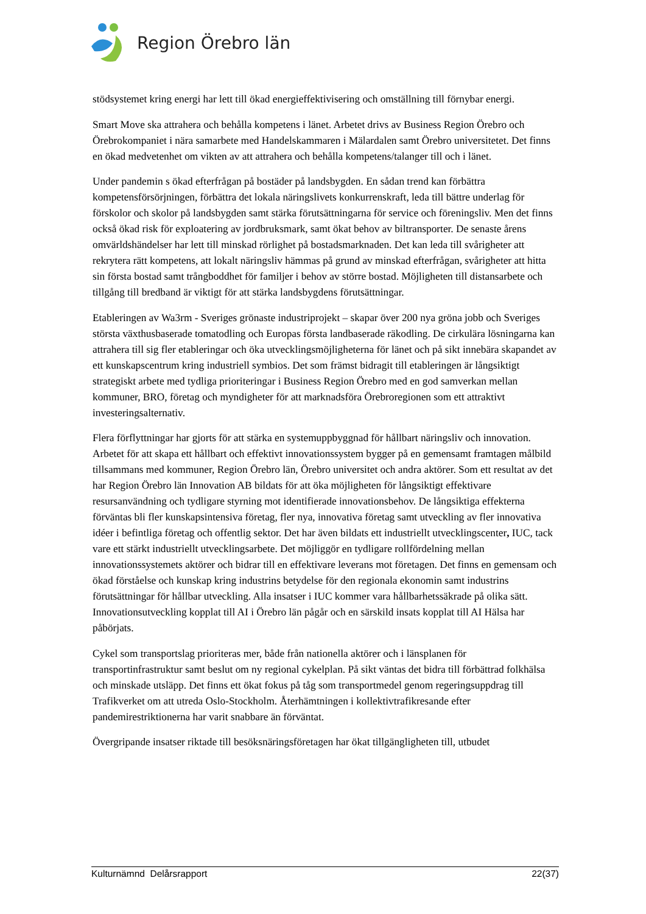Region Örebro län
stödsystemet kring energi har lett till ökad energieffektivisering och omställning till förnybar energi.
Smart Move ska attrahera och behålla kompetens i länet. Arbetet drivs av Business Region Örebro och Örebrokompaniet i nära samarbete med Handelskammaren i Mälardalen samt Örebro universitetet. Det finns en ökad medvetenhet om vikten av att attrahera och behålla kompetens/talanger till och i länet.
Under pandemin s ökad efterfrågan på bostäder på landsbygden. En sådan trend kan förbättra kompetensförsörjningen, förbättra det lokala näringslivets konkurrenskraft, leda till bättre underlag för förskolor och skolor på landsbygden samt stärka förutsättningarna för service och föreningsliv. Men det finns också ökad risk för exploatering av jordbruksmark, samt ökat behov av biltransporter. De senaste årens omvärldshändelser har lett till minskad rörlighet på bostadsmarknaden. Det kan leda till svårigheter att rekrytera rätt kompetens, att lokalt näringsliv hämmas på grund av minskad efterfrågan, svårigheter att hitta sin första bostad samt trångboddhet för familjer i behov av större bostad. Möjligheten till distansarbete och tillgång till bredband är viktigt för att stärka landsbygdens förutsättningar.
Etableringen av Wa3rm - Sveriges grönaste industriprojekt – skapar över 200 nya gröna jobb och Sveriges största växthusbaserade tomatodling och Europas första landbaserade räkodling. De cirkulära lösningarna kan attrahera till sig fler etableringar och öka utvecklingsmöjligheterna för länet och på sikt innebära skapandet av ett kunskapscentrum kring industriell symbios. Det som främst bidragit till etableringen är långsiktigt strategiskt arbete med tydliga prioriteringar i Business Region Örebro med en god samverkan mellan kommuner, BRO, företag och myndigheter för att marknadsföra Örebroregionen som ett attraktivt investeringsalternativ.
Flera förflyttningar har gjorts för att stärka en systemuppbyggnad för hållbart näringsliv och innovation. Arbetet för att skapa ett hållbart och effektivt innovationssystem bygger på en gemensamt framtagen målbild tillsammans med kommuner, Region Örebro län, Örebro universitet och andra aktörer. Som ett resultat av det har Region Örebro län Innovation AB bildats för att öka möjligheten för långsiktigt effektivare resursanvändning och tydligare styrning mot identifierade innovationsbehov. De långsiktiga effekterna förväntas bli fler kunskapsintensiva företag, fler nya, innovativa företag samt utveckling av fler innovativa idéer i befintliga företag och offentlig sektor. Det har även bildats ett industriellt utvecklingscenter, IUC, tack vare ett stärkt industriellt utvecklingsarbete. Det möjliggör en tydligare rollfördelning mellan innovationssystemets aktörer och bidrar till en effektivare leverans mot företagen. Det finns en gemensam och ökad förståelse och kunskap kring industrins betydelse för den regionala ekonomin samt industrins förutsättningar för hållbar utveckling. Alla insatser i IUC kommer vara hållbarhetssäkrade på olika sätt. Innovationsutveckling kopplat till AI i Örebro län pågår och en särskild insats kopplat till AI Hälsa har påbörjats.
Cykel som transportslag prioriteras mer, både från nationella aktörer och i länsplanen för transportinfrastruktur samt beslut om ny regional cykelplan. På sikt väntas det bidra till förbättrad folkhälsa och minskade utsläpp. Det finns ett ökat fokus på tåg som transportmedel genom regeringsuppdrag till Trafikverket om att utreda Oslo-Stockholm. Återhämtningen i kollektivtrafikresande efter pandemirestriktionerna har varit snabbare än förväntat.
Övergripande insatser riktade till besöksnäringsföretagen har ökat tillgängligheten till, utbudet
Kulturnämnd Delårsrapport 22(37)